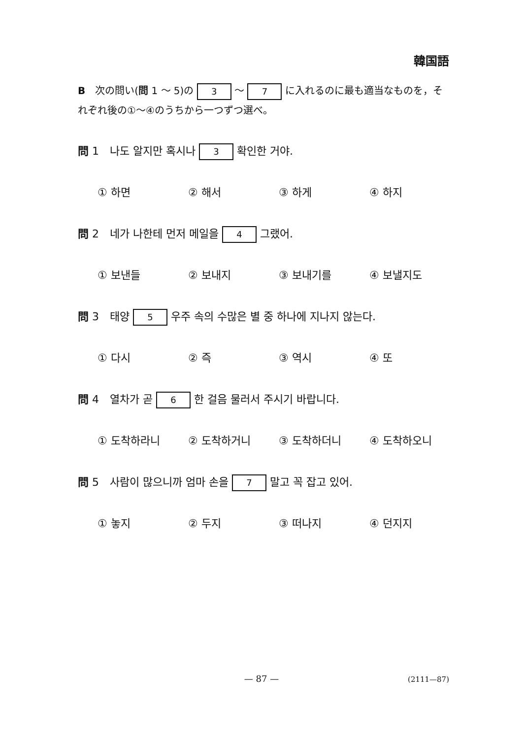韓国語
B　次の問い(問 1 ～ 5)の 3 ～ 7 に入れるのに最も適当なものを，それぞれ後の①～④のうちから一つずつ選べ。
問 1　나도 알지만 혹시나 3 확인한 거야.
① 하면 ② 해서 ③ 하게 ④ 하지
問 2　네가 나한테 먼저 메일을 4 그랬어.
① 보낸들 ② 보내지 ③ 보내기를 ④ 보낼지도
問 3　태양 5 우주 속의 수많은 별 중 하나에 지나지 않는다.
① 다시 ② 즉 ③ 역시 ④ 또
問 4　열차가 곧 6 한 걸음 물러서 주시기 바랍니다.
① 도착하라니 ② 도착하거니 ③ 도착하더니 ④ 도착하오니
問 5　사람이 많으니까 엄마 손을 7 말고 꼭 잡고 있어.
① 놓지 ② 두지 ③ 떠나지 ④ 던지지
— 87 — (2111—87)